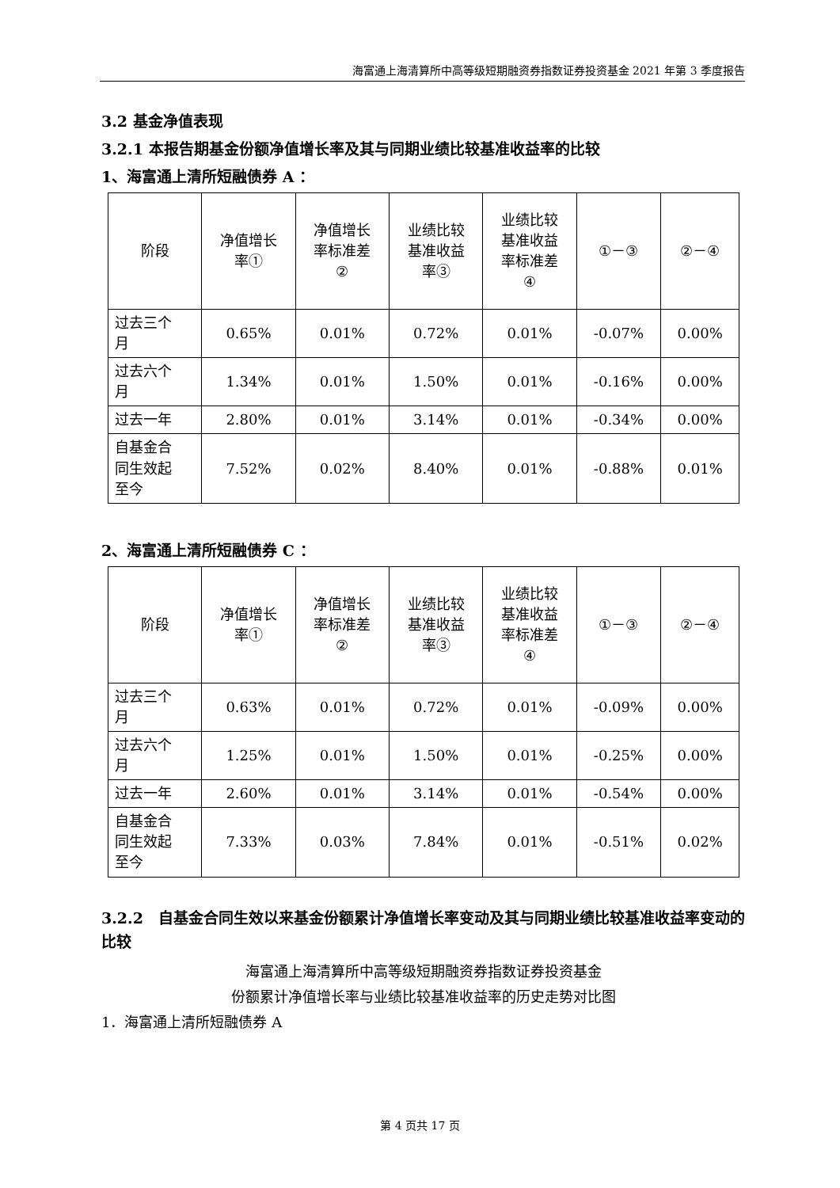海富通上海清算所中高等级短期融资券指数证券投资基金 2021 年第 3 季度报告
3.2 基金净值表现
3.2.1 本报告期基金份额净值增长率及其与同期业绩比较基准收益率的比较
1、海富通上清所短融债券 A ：
| 阶段 | 净值增长 率① | 净值增长 率标准差 ② | 业绩比较 基准收益 率③ | 业绩比较 基准收益 率标准差 ④ | ①－③ | ②－④ |
| 过去三个 月 | 0.65% | 0.01% | 0.72% | 0.01% | -0.07% | 0.00% |
| 过去六个 月 | 1.34% | 0.01% | 1.50% | 0.01% | -0.16% | 0.00% |
| 过去一年 | 2.80% | 0.01% | 3.14% | 0.01% | -0.34% | 0.00% |
| 自基金合 同生效起 至今 | 7.52% | 0.02% | 8.40% | 0.01% | -0.88% | 0.01% |
2、海富通上清所短融债券 C ：
| 阶段 | 净值增长 率① | 净值增长 率标准差 ② | 业绩比较 基准收益 率③ | 业绩比较 基准收益 率标准差 ④ | ①－③ | ②－④ |
| 过去三个 月 | 0.63% | 0.01% | 0.72% | 0.01% | -0.09% | 0.00% |
| 过去六个 月 | 1.25% | 0.01% | 1.50% | 0.01% | -0.25% | 0.00% |
| 过去一年 | 2.60% | 0.01% | 3.14% | 0.01% | -0.54% | 0.00% |
| 自基金合 同生效起 至今 | 7.33% | 0.03% | 7.84% | 0.01% | -0.51% | 0.02% |
3.2.2　自基金合同生效以来基金份额累计净值增长率变动及其与同期业绩比较基准收益率变动的比较
海富通上海清算所中高等级短期融资券指数证券投资基金
份额累计净值增长率与业绩比较基准收益率的历史走势对比图
1．海富通上清所短融债券 A
第 4 页共 17 页